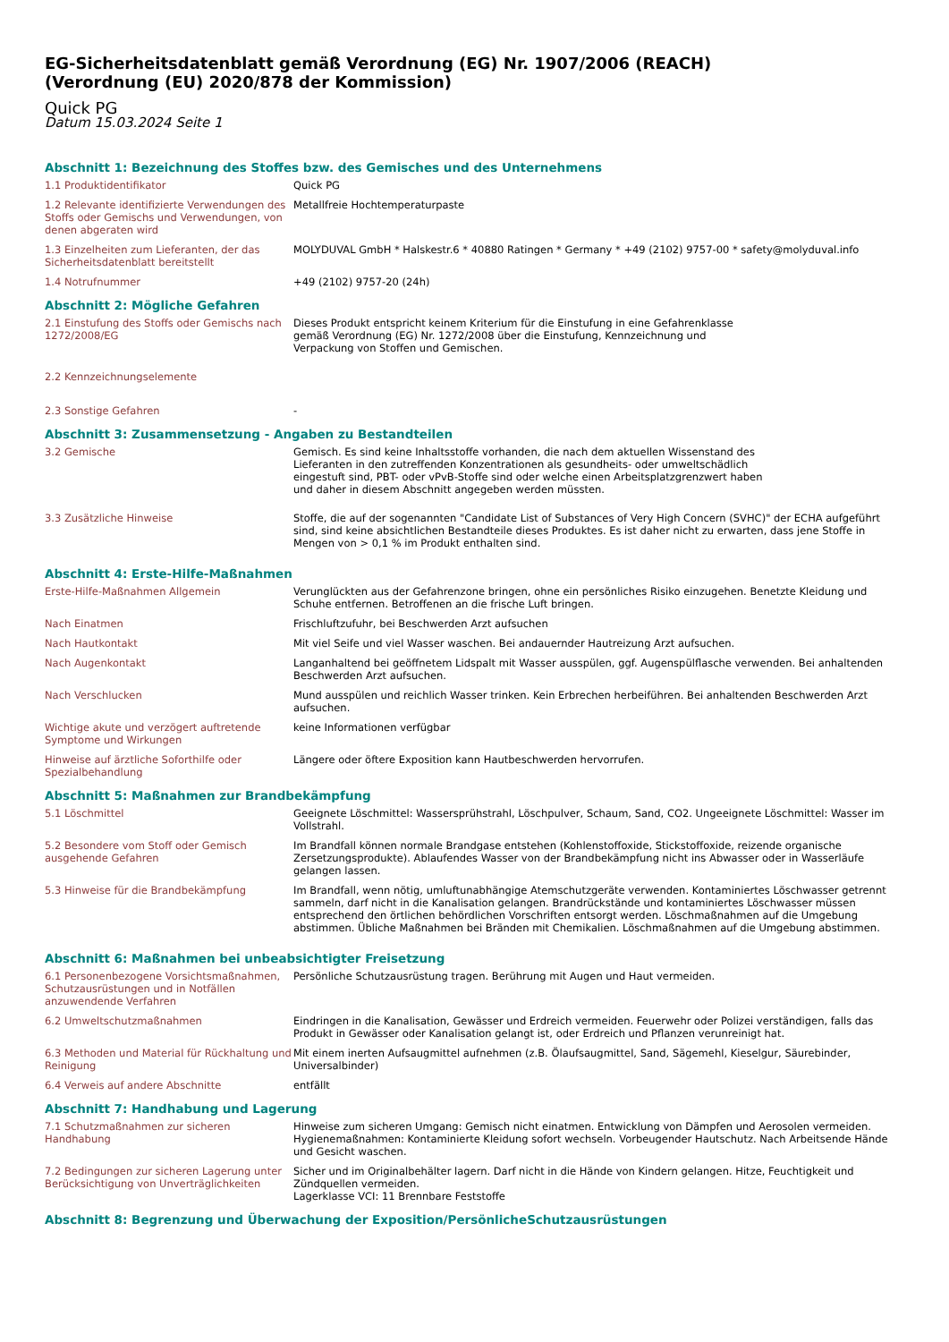EG-Sicherheitsdatenblatt gemäß Verordnung (EG) Nr. 1907/2006 (REACH)
(Verordnung (EU) 2020/878 der Kommission)
Quick PG
Datum 15.03.2024 Seite 1
Abschnitt 1: Bezeichnung des Stoffes bzw. des Gemisches und des Unternehmens
1.1 Produktidentifikator Quick PG
1.2 Relevante identifizierte Verwendungen des Stoffs oder Gemischs und Verwendungen, von denen abgeraten wird
Metallfreie Hochtemperaturpaste
1.3 Einzelheiten zum Lieferanten, der das Sicherheitsdatenblatt bereitstellt
MOLYDUVAL GmbH * Halskestr.6 * 40880 Ratingen * Germany * +49 (2102) 9757-00 * safety@molyduval.info
1.4 Notrufnummer +49 (2102) 9757-20 (24h)
Abschnitt 2: Mögliche Gefahren
2.1 Einstufung des Stoffs oder Gemischs nach 1272/2008/EG
Dieses Produkt entspricht keinem Kriterium für die Einstufung in eine Gefahrenklasse
gemäß Verordnung (EG) Nr. 1272/2008 über die Einstufung, Kennzeichnung und
Verpackung von Stoffen und Gemischen.
2.2 Kennzeichnungselemente
2.3 Sonstige Gefahren -
Abschnitt 3: Zusammensetzung - Angaben zu Bestandteilen
3.2 Gemische Gemisch. Es sind keine Inhaltsstoffe vorhanden, die nach dem aktuellen Wissenstand des
Lieferanten in den zutreffenden Konzentrationen als gesundheits- oder umweltschädlich
eingestuft sind, PBT- oder vPvB-Stoffe sind oder welche einen Arbeitsplatzgrenzwert haben
und daher in diesem Abschnitt angegeben werden müssten.
3.3 Zusätzliche Hinweise Stoffe, die auf der sogenannten "Candidate List of Substances of Very High Concern (SVHC)" der ECHA aufgeführt sind, sind keine absichtlichen Bestandteile dieses Produktes. Es ist daher nicht zu erwarten, dass jene Stoffe in Mengen von > 0,1 % im Produkt enthalten sind.
Abschnitt 4: Erste-Hilfe-Maßnahmen
Erste-Hilfe-Maßnahmen Allgemein Verunglückten aus der Gefahrenzone bringen, ohne ein persönliches Risiko einzugehen. Benetzte Kleidung und Schuhe entfernen. Betroffenen an die frische Luft bringen.
Nach Einatmen Frischluftzufuhr, bei Beschwerden Arzt aufsuchen
Nach Hautkontakt Mit viel Seife und viel Wasser waschen. Bei andauernder Hautreizung Arzt aufsuchen.
Nach Augenkontakt Langanhaltend bei geöffnetem Lidspalt mit Wasser ausspülen, ggf. Augenspülflasche verwenden. Bei anhaltenden Beschwerden Arzt aufsuchen.
Nach Verschlucken Mund ausspülen und reichlich Wasser trinken. Kein Erbrechen herbeiführen. Bei anhaltenden Beschwerden Arzt aufsuchen.
Wichtige akute und verzögert auftretende Symptome und Wirkungen
keine Informationen verfügbar
Hinweise auf ärztliche Soforthilfe oder Spezialbehandlung
Längere oder öftere Exposition kann Hautbeschwerden hervorrufen.
Abschnitt 5: Maßnahmen zur Brandbekämpfung
5.1 Löschmittel Geeignete Löschmittel: Wassersprühstrahl, Löschpulver, Schaum, Sand, CO2. Ungeeignete Löschmittel: Wasser im Vollstrahl.
5.2 Besondere vom Stoff oder Gemisch ausgehende Gefahren
Im Brandfall können normale Brandgase entstehen (Kohlenstoffoxide, Stickstoffoxide, reizende organische Zersetzungsprodukte). Ablaufendes Wasser von der Brandbekämpfung nicht ins Abwasser oder in Wasserläufe gelangen lassen.
5.3 Hinweise für die Brandbekämpfung Im Brandfall, wenn nötig, umluftunabhängige Atemschutzgeräte verwenden. Kontaminiertes Löschwasser getrennt sammeln, darf nicht in die Kanalisation gelangen. Brandrückstände und kontaminiertes Löschwasser müssen entsprechend den örtlichen behördlichen Vorschriften entsorgt werden. Löschmaßnahmen auf die Umgebung abstimmen. Übliche Maßnahmen bei Bränden mit Chemikalien. Löschmaßnahmen auf die Umgebung abstimmen.
Abschnitt 6: Maßnahmen bei unbeabsichtigter Freisetzung
6.1 Personenbezogene Vorsichtsmaßnahmen, Schutzausrüstungen und in Notfällen anzuwendende Verfahren
Persönliche Schutzausrüstung tragen. Berührung mit Augen und Haut vermeiden.
6.2 Umweltschutzmaßnahmen Eindringen in die Kanalisation, Gewässer und Erdreich vermeiden. Feuerwehr oder Polizei verständigen, falls das Produkt in Gewässer oder Kanalisation gelangt ist, oder Erdreich und Pflanzen verunreinigt hat.
6.3 Methoden und Material für Rückhaltung und Reinigung
Mit einem inerten Aufsaugmittel aufnehmen (z.B. Ölaufsaugmittel, Sand, Sägemehl, Kieselgur, Säurebinder, Universalbinder)
6.4 Verweis auf andere Abschnitte entfällt
Abschnitt 7: Handhabung und Lagerung
7.1 Schutzmaßnahmen zur sicheren Handhabung
Hinweise zum sicheren Umgang: Gemisch nicht einatmen. Entwicklung von Dämpfen und Aerosolen vermeiden.
Hygienemaßnahmen: Kontaminierte Kleidung sofort wechseln. Vorbeugender Hautschutz. Nach Arbeitsende Hände und Gesicht waschen.
7.2 Bedingungen zur sicheren Lagerung unter Berücksichtigung von Unverträglichkeiten
Sicher und im Originalbehälter lagern. Darf nicht in die Hände von Kindern gelangen. Hitze, Feuchtigkeit und Zündquellen vermeiden.
Lagerklasse VCI: 11 Brennbare Feststoffe
Abschnitt 8: Begrenzung und Überwachung der Exposition/PersönlicheSchutzausrüstungen